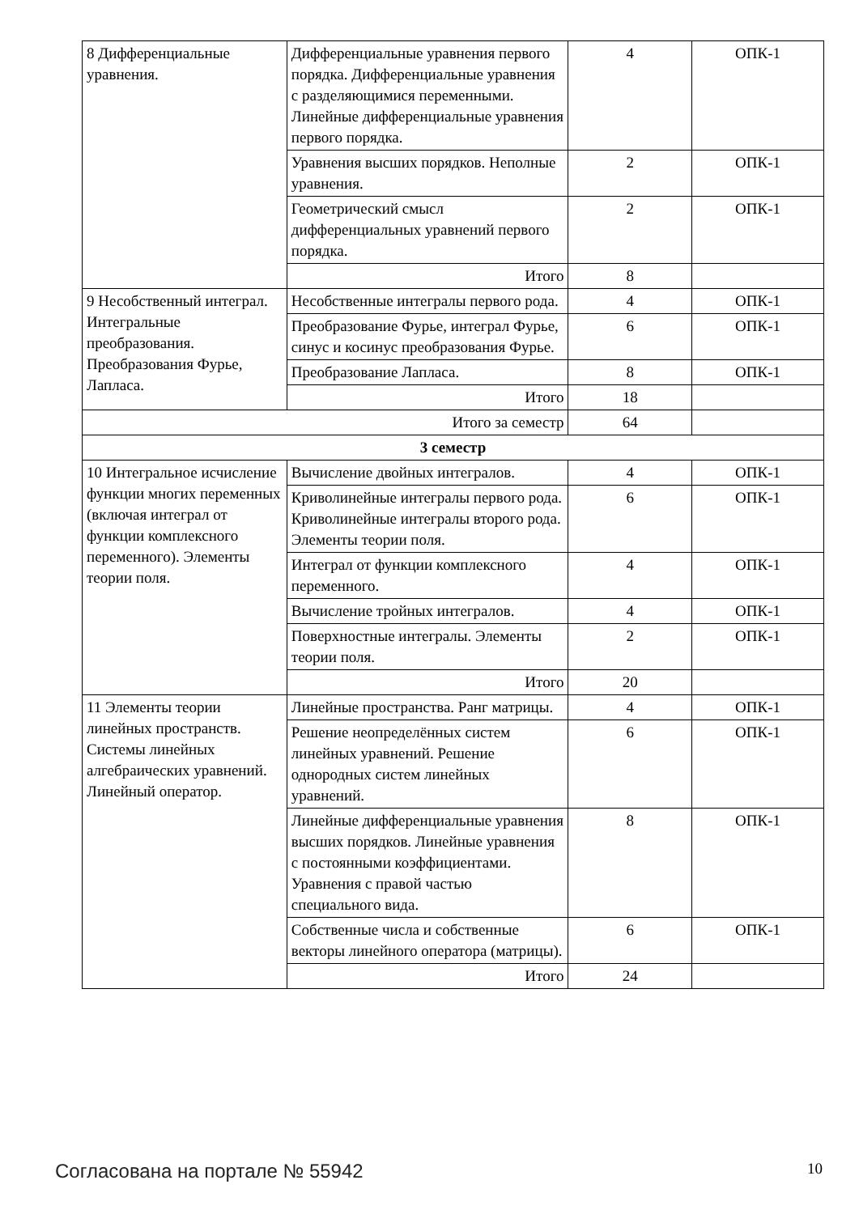| 8 Дифференциальные уравнения. | Дифференциальные уравнения первого порядка. Дифференциальные уравнения с разделяющимися переменными. Линейные дифференциальные уравнения первого порядка. | 4 | ОПК-1 |
| | Уравнения высших порядков. Неполные уравнения. | 2 | ОПК-1 |
| | Геометрический смысл дифференциальных уравнений первого порядка. | 2 | ОПК-1 |
| | Итого | 8 | |
| 9 Несобственный интеграл. Интегральные преобразования. Преобразования Фурье, Лапласа. | Несобственные интегралы первого рода. | 4 | ОПК-1 |
| | Преобразование Фурье, интеграл Фурье, синус и косинус преобразования Фурье. | 6 | ОПК-1 |
| | Преобразование Лапласа. | 8 | ОПК-1 |
| | Итого | 18 | |
| Итого за семестр | | 64 | |
| 3 семестр | | | |
| 10 Интегральное исчисление функции многих переменных (включая интеграл от функции комплексного переменного). Элементы теории поля. | Вычисление двойных интегралов. | 4 | ОПК-1 |
| | Криволинейные интегралы первого рода. Криволинейные интегралы второго рода. Элементы теории поля. | 6 | ОПК-1 |
| | Интеграл от функции комплексного переменного. | 4 | ОПК-1 |
| | Вычисление тройных интегралов. | 4 | ОПК-1 |
| | Поверхностные интегралы. Элементы теории поля. | 2 | ОПК-1 |
| | Итого | 20 | |
| 11 Элементы теории линейных пространств. Системы линейных алгебраических уравнений. Линейный оператор. | Линейные пространства. Ранг матрицы. | 4 | ОПК-1 |
| | Решение неопределённых систем линейных уравнений. Решение однородных систем линейных уравнений. | 6 | ОПК-1 |
| | Линейные дифференциальные уравнения высших порядков. Линейные уравнения с постоянными коэффициентами. Уравнения с правой частью специального вида. | 8 | ОПК-1 |
| | Собственные числа и собственные векторы линейного оператора (матрицы). | 6 | ОПК-1 |
| | Итого | 24 | |
Согласована на портале № 55942 10